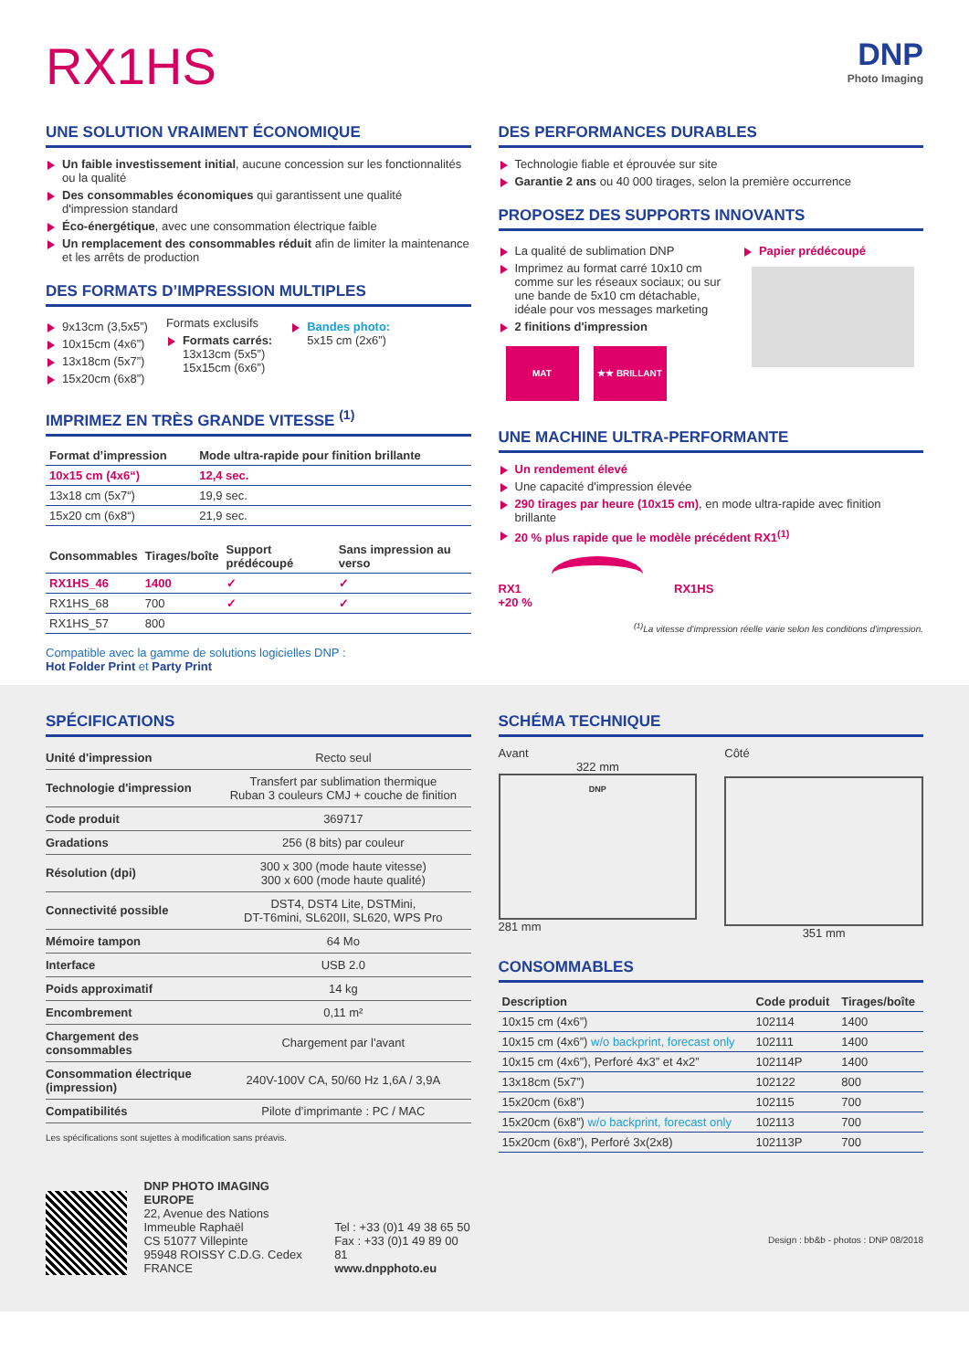RX1HS
DNP
Photo Imaging
UNE SOLUTION VRAIMENT ÉCONOMIQUE
Un faible investissement initial, aucune concession sur les fonctionnalités ou la qualité
Des consommables économiques qui garantissent une qualité d'impression standard
Éco-énergétique, avec une consommation électrique faible
Un remplacement des consommables réduit afin de limiter la maintenance et les arrêts de production
DES FORMATS D’IMPRESSION MULTIPLES
9x13cm (3,5x5”)
10x15cm (4x6”)
13x18cm (5x7”)
15x20cm (6x8”)
Formats exclusifs
Formats carrés:
13x13cm (5x5”)
15x15cm (6x6”)
Bandes photo:
5x15 cm (2x6”)
IMPRIMEZ EN TRÈS GRANDE VITESSE <sup>(1)</sup>
| Format d’impression | Mode ultra-rapide pour finition brillante |
| --- | --- |
| 10x15 cm (4x6“) | 12,4 sec. |
| 13x18 cm (5x7“) | 19,9 sec. |
| 15x20 cm (6x8“) | 21,9 sec. |
| Consommables | Tirages/boîte | Support prédécoupé | Sans impression au verso |
| --- | --- | --- | --- |
| RX1HS_46 | 1400 | ✓ | ✓ |
| RX1HS_68 | 700 | ✓ | ✓ |
| RX1HS_57 | 800 | | |
Compatible avec la gamme de solutions logicielles DNP :
Hot Folder Print et Party Print
DES PERFORMANCES DURABLES
Technologie fiable et éprouvée sur site
Garantie 2 ans ou 40 000 tirages, selon la première occurrence
PROPOSEZ DES SUPPORTS INNOVANTS
La qualité de sublimation DNP
Imprimez au format carré 10x10 cm comme sur les réseaux sociaux; ou sur une bande de 5x10 cm détachable, idéale pour vos messages marketing
2 finitions d'impression
MAT ★★ BRILLANT
Papier prédécoupé
UNE MACHINE ULTRA-PERFORMANTE
Un rendement élevé
Une capacité d'impression élevée
290 tirages par heure (10x15 cm), en mode ultra-rapide avec finition brillante
20 % plus rapide que le modèle précédent RX1<sup>(1)</sup>
RX1 RX1HS
+20 %
<sup>(1)</sup> La vitesse d'impression réelle varie selon les conditions d'impression.
SPÉCIFICATIONS
| Unité d'impression | Recto seul |
| Technologie d'impression | Transfert par sublimation thermique Ruban 3 couleurs CMJ + couche de finition |
| Code produit | 369717 |
| Gradations | 256 (8 bits) par couleur |
| Résolution (dpi) | 300 x 300 (mode haute vitesse) 300 x 600 (mode haute qualité) |
| Connectivité possible | DST4, DST4 Lite, DSTMini, DT-T6mini, SL620II, SL620, WPS Pro |
| Mémoire tampon | 64 Mo |
| Interface | USB 2.0 |
| Poids approximatif | 14 kg |
| Encombrement | 0,11 m² |
| Chargement des consommables | Chargement par l'avant |
| Consommation électrique (impression) | 240V-100V CA, 50/60 Hz 1,6A / 3,9A |
| Compatibilités | Pilote d’imprimante : PC / MAC |
Les spécifications sont sujettes à modification sans préavis.
DNP PHOTO IMAGING EUROPE
22, Avenue des Nations
Immeuble Raphaël
CS 51077 Villepinte
95948 ROISSY C.D.G. Cedex
FRANCE
Tel : +33 (0)1 49 38 65 50
Fax : +33 (0)1 49 89 00 81
www.dnpphoto.eu
SCHÉMA TECHNIQUE
Avant
322 mm
DNP
281 mm
Côté
351 mm
CONSOMMABLES
| Description | Code produit | Tirages/boîte |
| --- | --- | --- |
| 10x15 cm (4x6”) | 102114 | 1400 |
| 10x15 cm (4x6”) w/o backprint, forecast only | 102111 | 1400 |
| 10x15 cm (4x6”), Perforé 4x3” et 4x2” | 102114P | 1400 |
| 13x18cm (5x7”) | 102122 | 800 |
| 15x20cm (6x8”) | 102115 | 700 |
| 15x20cm (6x8”) w/o backprint, forecast only | 102113 | 700 |
| 15x20cm (6x8”), Perforé 3x(2x8) | 102113P | 700 |
Design : bb&b - photos : DNP 08/2018